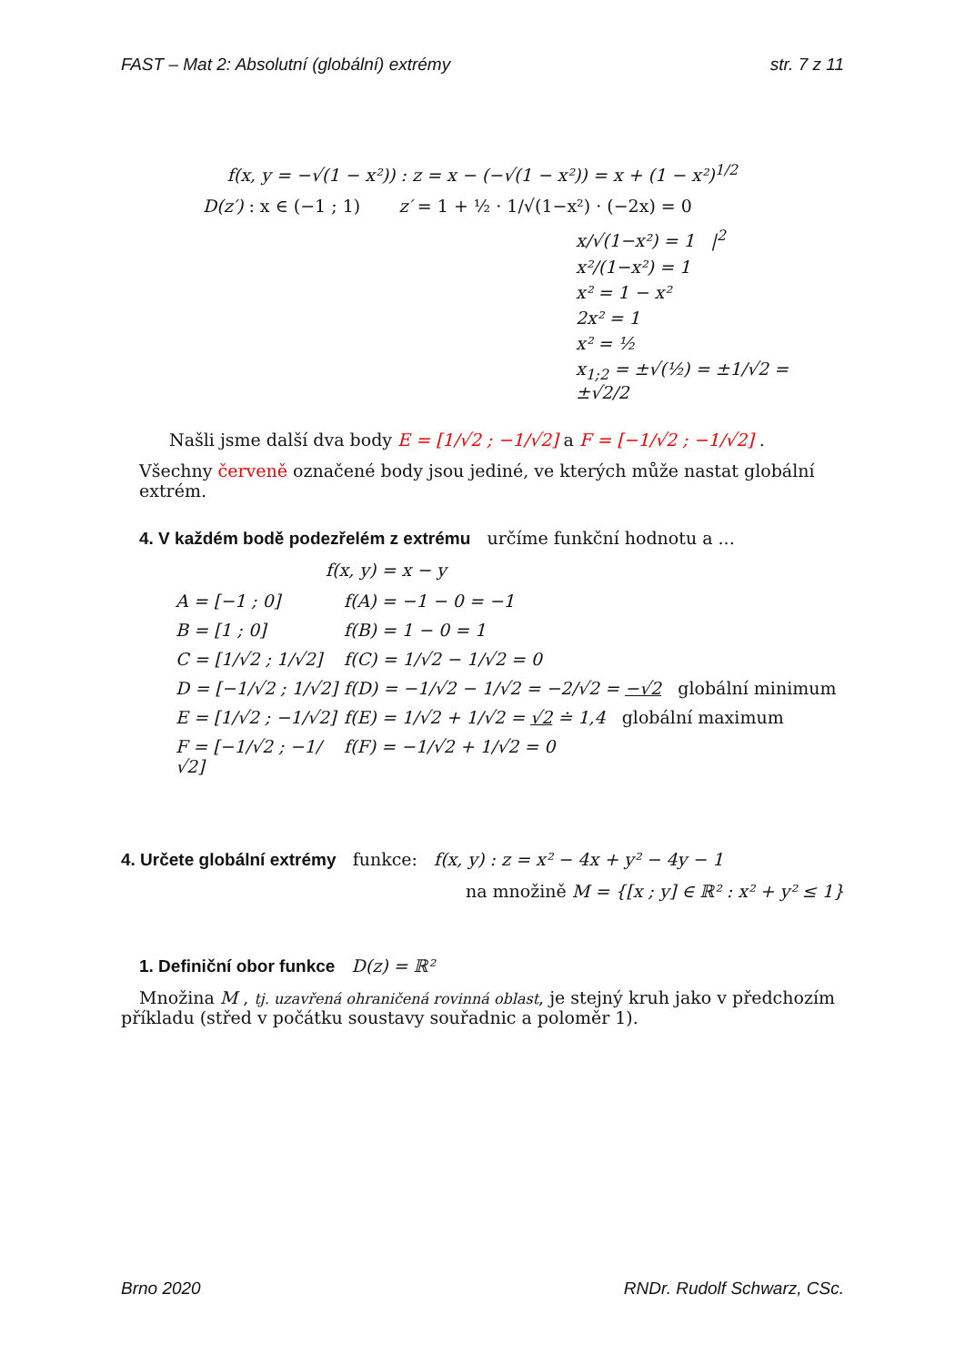FAST – Mat 2: Absolutní (globální) extrémy str. 7 z 11
f(x, y = −√(1 − x²)) : z = x − (−√(1 − x²)) = x + (1 − x²)<sup>1/2</sup>
D(z′) : x ∈ (−1 ; 1) z′ = 1 + ½ · 1/√(1−x²) · (−2x) = 0
x/√(1−x²) = 1 |<sup>2</sup>
x²/(1−x²) = 1
x² = 1 − x²
2x² = 1
x² = ½
x<sub>1;2</sub> = ±√(½) = ±1/√2 = ±√2/2
Našli jsme další dva body E = [1/√2 ; −1/√2] a F = [−1/√2 ; −1/√2] .
Všechny červeně označené body jsou jediné, ve kterých může nastat globální extrém.
4. V každém bodě podezřelém z extrému určíme funkční hodnotu a ...
f(x, y) = x − y
A = [−1 ; 0] f(A) = −1 − 0 = −1
B = [1 ; 0] f(B) = 1 − 0 = 1
C = [1/√2 ; 1/√2] f(C) = 1/√2 − 1/√2 = 0
D = [−1/√2 ; 1/√2] f(D) = −1/√2 − 1/√2 = −2/√2 = −√2 globální minimum
E = [1/√2 ; −1/√2] f(E) = 1/√2 + 1/√2 = √2 ≐ 1,4 globální maximum
F = [−1/√2 ; −1/√2] f(F) = −1/√2 + 1/√2 = 0
4. Určete globální extrémy funkce: f(x, y) : z = x² − 4x + y² − 4y − 1
na množině M = {[x ; y] ∈ ℝ² : x² + y² ≤ 1}
1. Definiční obor funkce D(z) = ℝ²
Množina M , tj. uzavřená ohraničená rovinná oblast, je stejný kruh jako v předchozím příkladu (střed v počátku soustavy souřadnic a poloměr 1).
Brno 2020 RNDr. Rudolf Schwarz, CSc.